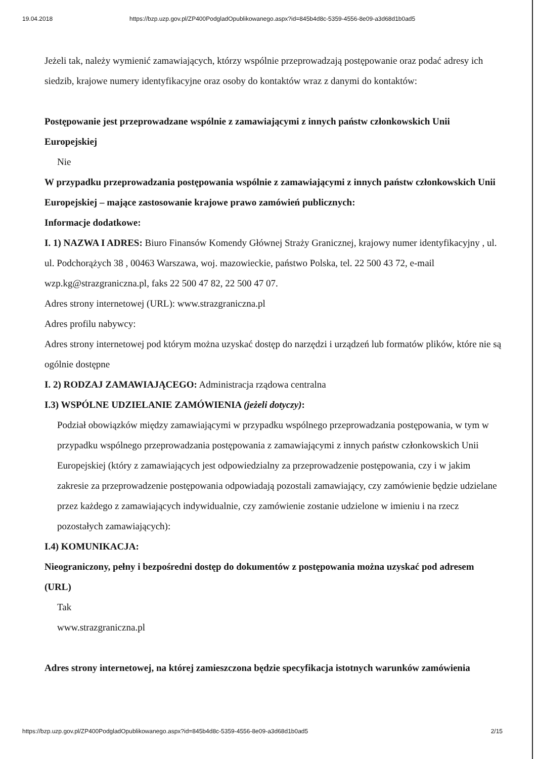19.04.2018 https://bzp.uzp.gov.pl/ZP400PodgladOpublikowanego.aspx?id=845b4d8c-5359-4556-8e09-a3d68d1b0ad5
Jeżeli tak, należy wymienić zamawiających, którzy wspólnie przeprowadzają postępowanie oraz podać adresy ich siedzib, krajowe numery identyfikacyjne oraz osoby do kontaktów wraz z danymi do kontaktów:
Postępowanie jest przeprowadzane wspólnie z zamawiającymi z innych państw członkowskich Unii Europejskiej
Nie
W przypadku przeprowadzania postępowania wspólnie z zamawiającymi z innych państw członkowskich Unii Europejskiej – mające zastosowanie krajowe prawo zamówień publicznych:
Informacje dodatkowe:
I. 1) NAZWA I ADRES: Biuro Finansów Komendy Głównej Straży Granicznej, krajowy numer identyfikacyjny , ul. ul. Podchorążych 38 , 00463 Warszawa, woj. mazowieckie, państwo Polska, tel. 22 500 43 72, e-mail wzp.kg@strazgraniczna.pl, faks 22 500 47 82, 22 500 47 07.
Adres strony internetowej (URL): www.strazgraniczna.pl
Adres profilu nabywcy:
Adres strony internetowej pod którym można uzyskać dostęp do narzędzi i urządzeń lub formatów plików, które nie są ogólnie dostępne
I. 2) RODZAJ ZAMAWIAJĄCEGO: Administracja rządowa centralna
I.3) WSPÓLNE UDZIELANIE ZAMÓWIENIA (jeżeli dotyczy):
Podział obowiązków między zamawiającymi w przypadku wspólnego przeprowadzania postępowania, w tym w przypadku wspólnego przeprowadzania postępowania z zamawiającymi z innych państw członkowskich Unii Europejskiej (który z zamawiających jest odpowiedzialny za przeprowadzenie postępowania, czy i w jakim zakresie za przeprowadzenie postępowania odpowiadają pozostali zamawiający, czy zamówienie będzie udzielane przez każdego z zamawiających indywidualnie, czy zamówienie zostanie udzielone w imieniu i na rzecz pozostałych zamawiających):
I.4) KOMUNIKACJA:
Nieograniczony, pełny i bezpośredni dostęp do dokumentów z postępowania można uzyskać pod adresem (URL)
Tak
www.strazgraniczna.pl
Adres strony internetowej, na której zamieszczona będzie specyfikacja istotnych warunków zamówienia
https://bzp.uzp.gov.pl/ZP400PodgladOpublikowanego.aspx?id=845b4d8c-5359-4556-8e09-a3d68d1b0ad5 2/15